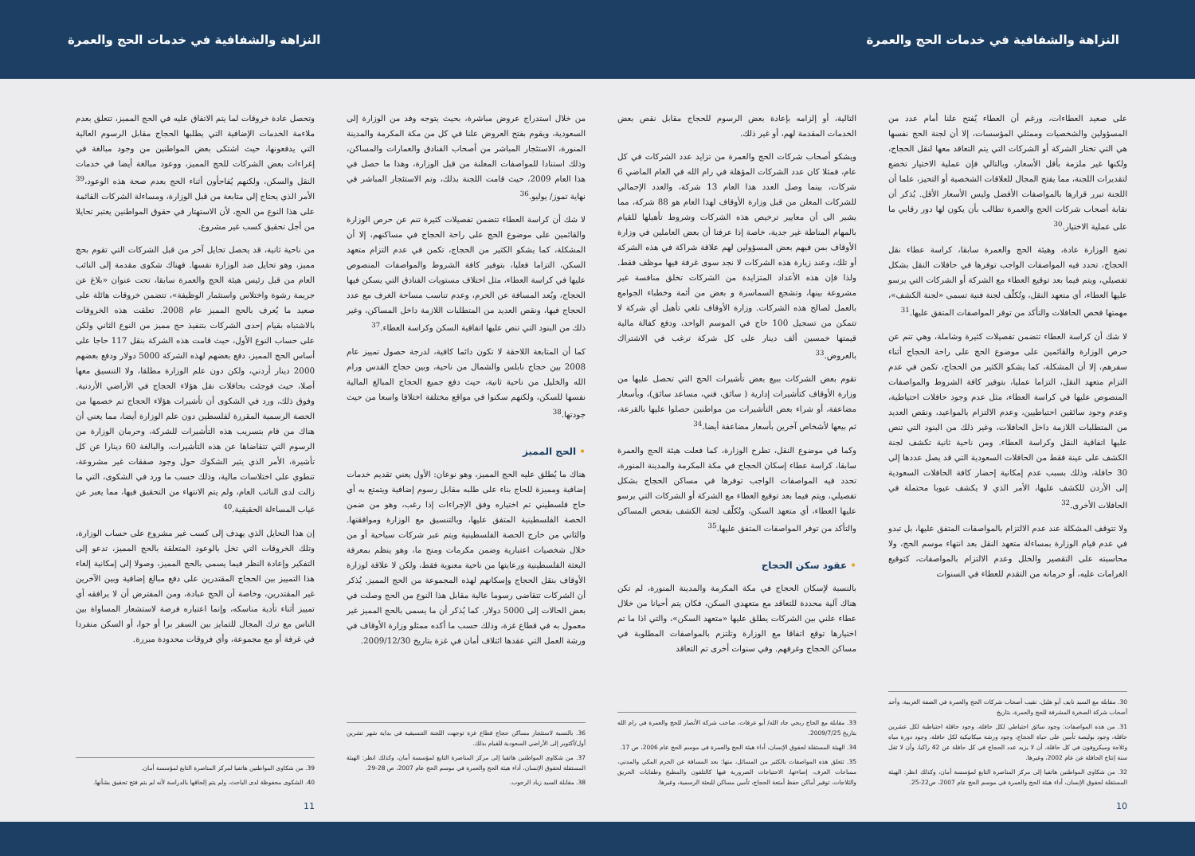النزاهة والشفافية في خدمات الحج والعمرة
النزاهة والشفافية في خدمات الحج والعمرة
على صعيد العطاءات، ورغم أن العطاء يُفتح علنا أمام عدد من المسؤولين والشخصيات وممثلي المؤسسات، إلا أن لجنة الحج نفسها هي التي تختار الشركة أو الشركات التي يتم التعاقد معها لنقل الحجاج، ولكنها غير ملزمة بأقل الأسعار، وبالتالي فإن عملية الاختيار تخضع لتقديرات اللجنة، مما يفتح المجال للعلاقات الشخصية أو التحيز، علما أن اللجنة تبرر قرارها بالمواصفات الأفضل وليس الأسعار الأقل. يُذكر أن نقابة أصحاب شركات الحج والعمرة تطالب بأن يكون لها دور رقابي ما على عملية الاختيار.<sup>30</sup>
تضع الوزارة عادة، وهيئة الحج والعمرة سابقا، كراسة عطاء نقل الحجاج، تحدد فيه المواصفات الواجب توفرها في حافلات النقل بشكل تفصيلي، ويتم فيما بعد توقيع العطاء مع الشركة أو الشركات التي يرسو عليها العطاء، أي متعهد النقل، وتُكلّف لجنة فنية تسمى «لجنة الكشف»، مهمتها فحص الحافلات والتأكد من توفر المواصفات المتفق عليها.<sup>31</sup>
لا شك أن كراسة العطاء تتضمن تفصيلات كثيرة وشاملة، وهي تنم عن حرص الوزارة والقائمين على موضوع الحج على راحة الحجاج أثناء سفرهم، إلا أن المشكلة، كما يشكو الكثير من الحجاج، تكمن في عدم التزام متعهد النقل، التزاما عمليا، بتوفير كافة الشروط والمواصفات المنصوص عليها في كراسة العطاء، مثل عدم وجود حافلات احتياطية، وعدم وجود سائقين احتياطيين، وعدم الالتزام بالمواعيد، ونقص العديد من المتطلبات اللازمة داخل الحافلات، وغير ذلك من البنود التي تنص عليها اتفاقية النقل وكراسة العطاء. ومن ناحية ثانية تكشف لجنة الكشف على عينة فقط من الحافلات السعودية التي قد يصل عددها إلى 30 حافلة، وذلك بسبب عدم إمكانية إحضار كافة الحافلات السعودية إلى الأردن للكشف عليها، الأمر الذي لا يكشف عيوبا محتملة في الحافلات الأخرى.<sup>32</sup>
ولا تتوقف المشكلة عند عدم الالتزام بالمواصفات المتفق عليها، بل تبدو في عدم قيام الوزارة بمساءلة متعهد النقل بعد انتهاء موسم الحج، ولا محاسبته على التقصير والخلل وعدم الالتزام بالمواصفات، كتوقيع الغرامات عليه، أو حرمانه من التقدم للعطاء في السنوات
30. مقابلة مع السيد نايف أبو هليل، نقيب أصحاب شركات الحج والعمرة في الضفة الغربية، وأحد أصحاب شركة الصخرة المشرفة للحج والعمرة، بتاريخ
31. من هذه المواصفات: وجود سائق احتياطي لكل حافلة، وجود حافلة احتياطية لكل عشرين حافلة، وجود بوليصة تأمين على حياة الحجاج، وجود ورشة ميكانيكية لكل حافلة، وجود دورة مياه وثلاجة وميكروفون في كل حافلة، أن لا يزيد عدد الحجاج في كل حافلة عن 42 راكبا، وأن لا تقل سنة إنتاج الحافلة عن عام 2002، وغيرها.
32. من شكاوى المواطنين هاتفيا إلى مركز المناصرة التابع لمؤسسة أمان، وكذلك انظر: الهيئة المستقلة لحقوق الإنسان، أداء هيئة الحج والعمرة في موسم الحج عام 2007، ص22-25.
10
التالية، أو إلزامه بإعادة بعض الرسوم للحجاج مقابل نقص بعض الخدمات المقدمة لهم، أو غير ذلك.
ويشكو أصحاب شركات الحج والعمرة من تزايد عدد الشركات في كل عام، فمثلا كان عدد الشركات المؤهلة في رام الله في العام الماضي 6 شركات، بينما وصل العدد هذا العام 13 شركة، والعدد الإجمالي للشركات المعلن من قبل وزارة الأوقاف لهذا العام هو 88 شركة، مما يشير الى أن معايير ترخيص هذه الشركات وشروط تأهيلها للقيام بالمهام المناطة غير جدية، خاصة إذا عرفنا أن بعض العاملين في وزارة الأوقاف بمن فيهم بعض المسؤولين لهم علاقة شراكة في هذه الشركة أو تلك، وعند زيارة هذه الشركات لا نجد سوى غرفة فيها موظف فقط. ولذا فإن هذه الأعداد المتزايدة من الشركات تخلق منافسة غير مشروعة بينها، وتشجع السماسرة و بعض من أئمة وخطباء الجوامع بالعمل لصالح هذه الشركات. وزارة الأوقاف تلغي تأهيل أي شركة لا تتمكن من تسجيل 100 حاج في الموسم الواحد، ودفع كفالة مالية قيمتها خمسين ألف دينار على كل شركة ترغب في الاشتراك بالعروض.<sup>33</sup>
تقوم بعض الشركات ببيع بعض تأشيرات الحج التي تحصل عليها من وزارة الأوقاف كتأشيرات إدارية ( سائق، فني، مساعد سائق)، وبأسعار مضاعفة، أو شراء بعض التأشيرات من مواطنين حصلوا عليها بالقرعة، ثم بيعها لأشخاص آخرين بأسعار مضاعفة أيضا.<sup>34</sup>
وكما في موضوع النقل، تطرح الوزارة، كما فعلت هيئة الحج والعمرة سابقا، كراسة عطاء إسكان الحجاج في مكة المكرمة والمدينة المنورة، تحدد فيه المواصفات الواجب توفرها في مساكن الحجاج بشكل تفصيلي، ويتم فيما بعد توقيع العطاء مع الشركة أو الشركات التي يرسو عليها العطاء، أي متعهد السكن، وتُكلّف لجنة الكشف بفحص المساكن والتأكد من توفر المواصفات المتفق عليها.<sup>35</sup>
• عقود سكن الحجاج
بالنسبة لإسكان الحجاج في مكة المكرمة والمدينة المنورة، لم تكن هناك آلية محددة للتعاقد مع متعهدي السكن، فكان يتم أحيانا من خلال عطاء علني بين الشركات يطلق عليها «متعهد السكن»، والتي اذا ما تم اختيارها توقع اتفاقا مع الوزارة وتلتزم بالمواصفات المطلوبة في مساكن الحجاج وغرفهم. وفي سنوات أخرى تم التعاقد
33. مقابلة مع الحاج ربحي جاد الله/ أبو عرفات، صاحب شركة الأنصار للحج والعمرة في رام الله بتاريخ 2009/7/25.
34. الهيئة المستقلة لحقوق الإنسان، أداء هيئة الحج والعمرة في موسم الحج عام 2006، ص 17.
35. تتعلق هذه المواصفات بالكثير من المسائل، منها: بعد المسافة عن الحرم المكي والمدني، مساحات الغرف، إضاءتها، الاحتياجات الضرورية فيها كالتلفون والمطبخ وطفايات الحريق والثلاجات، توفير أماكن حفظ أمتعة الحجاج، تأمين مساكن للبعثة الرسمية، وغيرها.
من خلال استدراج عروض مباشرة، بحيث يتوجه وفد من الوزارة إلى السعودية، ويقوم بفتح العروض علنا في كل من مكة المكرمة والمدينة المنورة، الاستئجار المباشر من أصحاب الفنادق والعمارات والمساكن، وذلك استنادا للمواصفات المعلنة من قبل الوزارة، وهذا ما حصل في هذا العام 2009، حيث قامت اللجنة بذلك، وتم الاستئجار المباشر في نهاية تموز/ يوليو.<sup>36</sup>
لا شك أن كراسة العطاء تتضمن تفصيلات كثيرة تنم عن حرص الوزارة والقائمين على موضوع الحج على راحة الحجاج في مساكنهم، إلا أن المشكلة، كما يشكو الكثير من الحجاج، تكمن في عدم التزام متعهد السكن، التزاما فعليا، بتوفير كافة الشروط والمواصفات المنصوص عليها في كراسة العطاء، مثل اختلاف مستويات الفنادق التي يسكن فيها الحجاج، وبُعد المسافة عن الحرم، وعدم تناسب مساحة الغرف مع عدد الحجاج فيها، ونقص العديد من المتطلبات اللازمة داخل المساكن، وغير ذلك من البنود التي تنص عليها اتفاقية السكن وكراسة العطاء.<sup>37</sup>
كما أن المتابعة اللاحقة لا تكون دائما كافية، لدرجة حصول تمييز عام 2008 بين حجاج نابلس والشمال من ناحية، وبين حجاج القدس ورام الله والخليل من ناحية ثانية، حيث دفع جميع الحجاج المبالغ المالية نفسها للسكن، ولكنهم سكنوا في مواقع مختلفة اختلافا واسعا من حيث جودتها.<sup>38</sup>
• الحج المميز
هناك ما يُطلق عليه الحج المميز، وهو نوعان: الأول يعني تقديم خدمات إضافية ومميزة للحاج بناء على طلبه مقابل رسوم إضافية ويتمتع به أي حاج فلسطيني تم اختياره وفق الإجراءات إذا رغب، وهو من ضمن الحصة الفلسطينية المتفق عليها، وبالتنسيق مع الوزارة وموافقتها. والثاني من خارج الحصة الفلسطينية ويتم عبر شركات سياحية أو من خلال شخصيات اعتبارية وضمن مكرمات ومنح ما، وهو ينظم بمعرفة البعثة الفلسطينية ورعايتها من ناحية معنوية فقط، ولكن لا علاقة لوزارة الأوقاف بنقل الحجاج وإسكانهم لهذه المجموعة من الحج المميز. يُذكر أن الشركات تتقاضى رسوما عالية مقابل هذا النوع من الحج وصلت في بعض الحالات إلى 5000 دولار. كما يُذكر أن ما يسمى بالحج المميز غير معمول به في قطاع غزة، وذلك حسب ما أكده ممثلو وزارة الأوقاف في ورشة العمل التي عقدها ائتلاف أمان في غزة بتاريخ 2009/12/30.
36. بالنسبة لاستئجار مساكن حجاج قطاع غزة توجهت اللجنة التنسيقية في بداية شهر تشرين أول/أكتوبر إلى الأراضي السعودية للقيام بذلك.
37. من شكاوى المواطنين هاتفيا إلى مركز المناصرة التابع لمؤسسة أمان، وكذلك انظر: الهيئة المستقلة لحقوق الإنسان، أداء هيئة الحج والعمرة في موسم الحج عام 2007، ص 28-29.
38. مقابلة السيد زياد الرجوب.
وتحصل عادة خروقات لما يتم الاتفاق عليه في الحج المميز، تتعلق بعدم ملاءمة الخدمات الإضافية التي يطلبها الحجاج مقابل الرسوم العالية التي يدفعونها، حيث اشتكى بعض المواطنين من وجود مبالغة في إغراءات بعض الشركات للحج المميز، ووعود مبالغة أيضا في خدمات النقل والسكن، ولكنهم يُفاجأون أثناء الحج بعدم صحة هذه الوعود،<sup>39</sup> الأمر الذي يحتاج إلى متابعة من قبل الوزارة، ومساءلة الشركات القائمة على هذا النوع من الحج، لأن الاستهتار في حقوق المواطنين يعتبر تحايلا من أجل تحقيق كسب غير مشروع.
من ناحية ثانية، قد يحصل تحايل آخر من قبل الشركات التي تقوم بحج مميز، وهو تحايل ضد الوزارة نفسها. فهناك شكوى مقدمة إلى النائب العام من قبل رئيس هيئة الحج والعمرة سابقا، تحت عنوان «بلاغ عن جريمة رشوة واختلاس واستثمار الوظيفة»، تتضمن خروقات هائلة على صعيد ما يُعرف بالحج المميز عام 2008. تعلقت هذه الخروقات بالاشتباه بقيام إحدى الشركات بتنفيذ حج مميز من النوع الثاني ولكن على حساب النوع الأول، حيث قامت هذه الشركة بنقل 117 حاجا على أساس الحج المميز، دفع بعضهم لهذه الشركة 5000 دولار ودفع بعضهم 2000 دينار أردني، ولكن دون علم الوزارة مطلقا، ولا التنسيق معها أصلا، حيث فوجئت بحافلات نقل هؤلاء الحجاج في الأراضي الأردنية. وفوق ذلك، ورد في الشكوى أن تأشيرات هؤلاء الحجاج تم خصمها من الحصة الرسمية المقررة لفلسطين دون علم الوزارة أيضا، مما يعني أن هناك من قام بتسريب هذه التأشيرات للشركة، وحرمان الوزارة من الرسوم التي تتقاضاها عن هذه التأشيرات، والبالغة 60 دينارا عن كل تأشيرة، الأمر الذي يثير الشكوك حول وجود صفقات غير مشروعة، تنطوي على اختلاسات مالية، وذلك حسب ما ورد في الشكوى، التي ما زالت لدى النائب العام، ولم يتم الانتهاء من التحقيق فيها، مما يعبر عن غياب المساءلة الحقيقية.<sup>40</sup>
إن هذا التحايل الذي يهدف إلى كسب غير مشروع على حساب الوزارة، وتلك الخروقات التي تخل بالوعود المتعلقة بالحج المميز، تدعو إلى التفكير وإعادة النظر فيما يسمى بالحج المميز، وصولا إلى إمكانية إلغاء هذا التمييز بين الحجاج المقتدرين على دفع مبالغ إضافية وبين الآخرين غير المقتدرين، وخاصة أن الحج عبادة، ومن المفترض أن لا يرافقه أي تمييز أثناء تأدية مناسكه، وإنما اعتباره فرصة لاستشعار المساواة بين الناس مع ترك المجال للتمايز بين السفر برا أو جوا، أو السكن منفردا في غرفة أو مع مجموعة، وأي فروقات محدودة مبررة.
39. من شكاوى المواطنين هاتفيا لمركز المناصرة التابع لمؤسسة أمان.
40. الشكوى محفوظة لدى الباحث، ولم يتم إلحاقها بالدراسة لأنه لم يتم فتح تحقيق بشأنها.
11